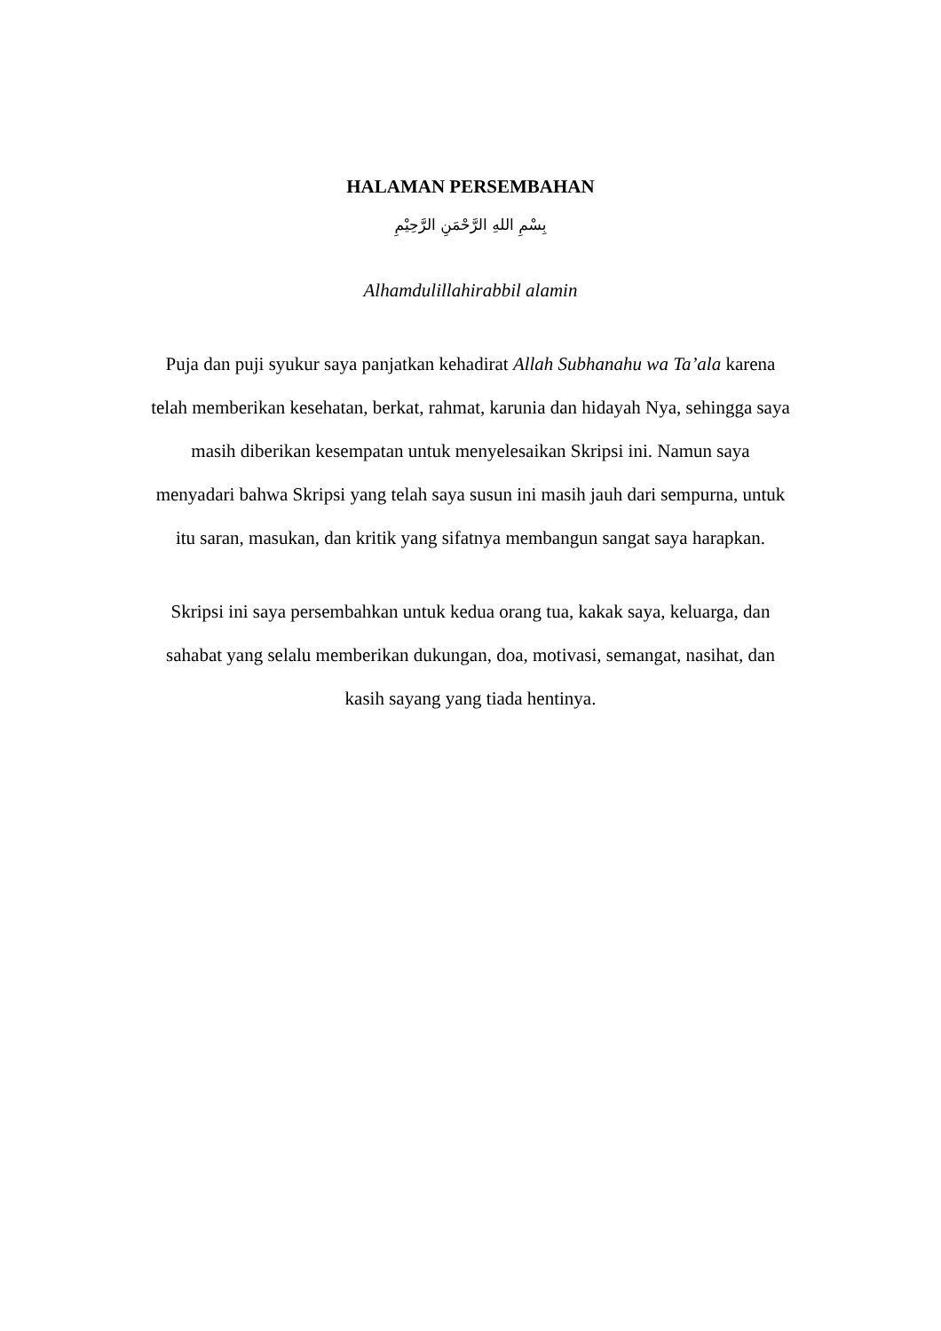HALAMAN PERSEMBAHAN
بِسْمِ اللهِ الرَّحْمَنِ الرَّحِيْمِ
Alhamdulillahirabbil alamin
Puja dan puji syukur saya panjatkan kehadirat Allah Subhanahu wa Ta’ala karena telah memberikan kesehatan, berkat, rahmat, karunia dan hidayah Nya, sehingga saya masih diberikan kesempatan untuk menyelesaikan Skripsi ini. Namun saya menyadari bahwa Skripsi yang telah saya susun ini masih jauh dari sempurna, untuk itu saran, masukan, dan kritik yang sifatnya membangun sangat saya harapkan.
Skripsi ini saya persembahkan untuk kedua orang tua, kakak saya, keluarga, dan sahabat yang selalu memberikan dukungan, doa, motivasi, semangat, nasihat, dan kasih sayang yang tiada hentinya.